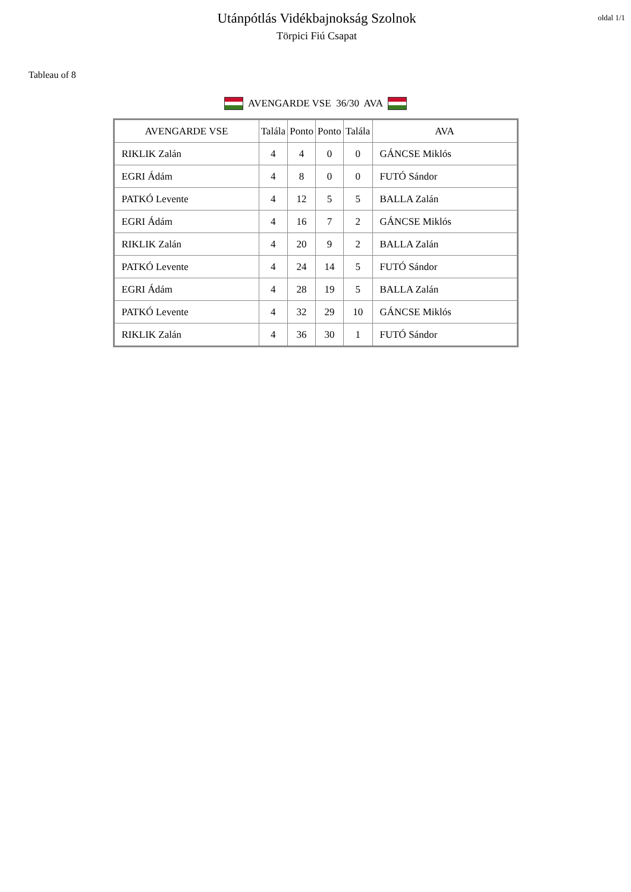Utánpótlás Vidékbajnokság Szolnok
Törpici Fiú Csapat
oldal 1/1
Tableau of 8
AVENGARDE VSE 36/30 AVA
| AVENGARDE VSE | Talála | Ponto | Ponto | Talála | AVA |
| --- | --- | --- | --- | --- | --- |
| RIKLIK Zalán | 4 | 4 | 0 | 0 | GÁNCSE Miklós |
| EGRI Ádám | 4 | 8 | 0 | 0 | FUTÓ Sándor |
| PATKÓ Levente | 4 | 12 | 5 | 5 | BALLA Zalán |
| EGRI Ádám | 4 | 16 | 7 | 2 | GÁNCSE Miklós |
| RIKLIK Zalán | 4 | 20 | 9 | 2 | BALLA Zalán |
| PATKÓ Levente | 4 | 24 | 14 | 5 | FUTÓ Sándor |
| EGRI Ádám | 4 | 28 | 19 | 5 | BALLA Zalán |
| PATKÓ Levente | 4 | 32 | 29 | 10 | GÁNCSE Miklós |
| RIKLIK Zalán | 4 | 36 | 30 | 1 | FUTÓ Sándor |